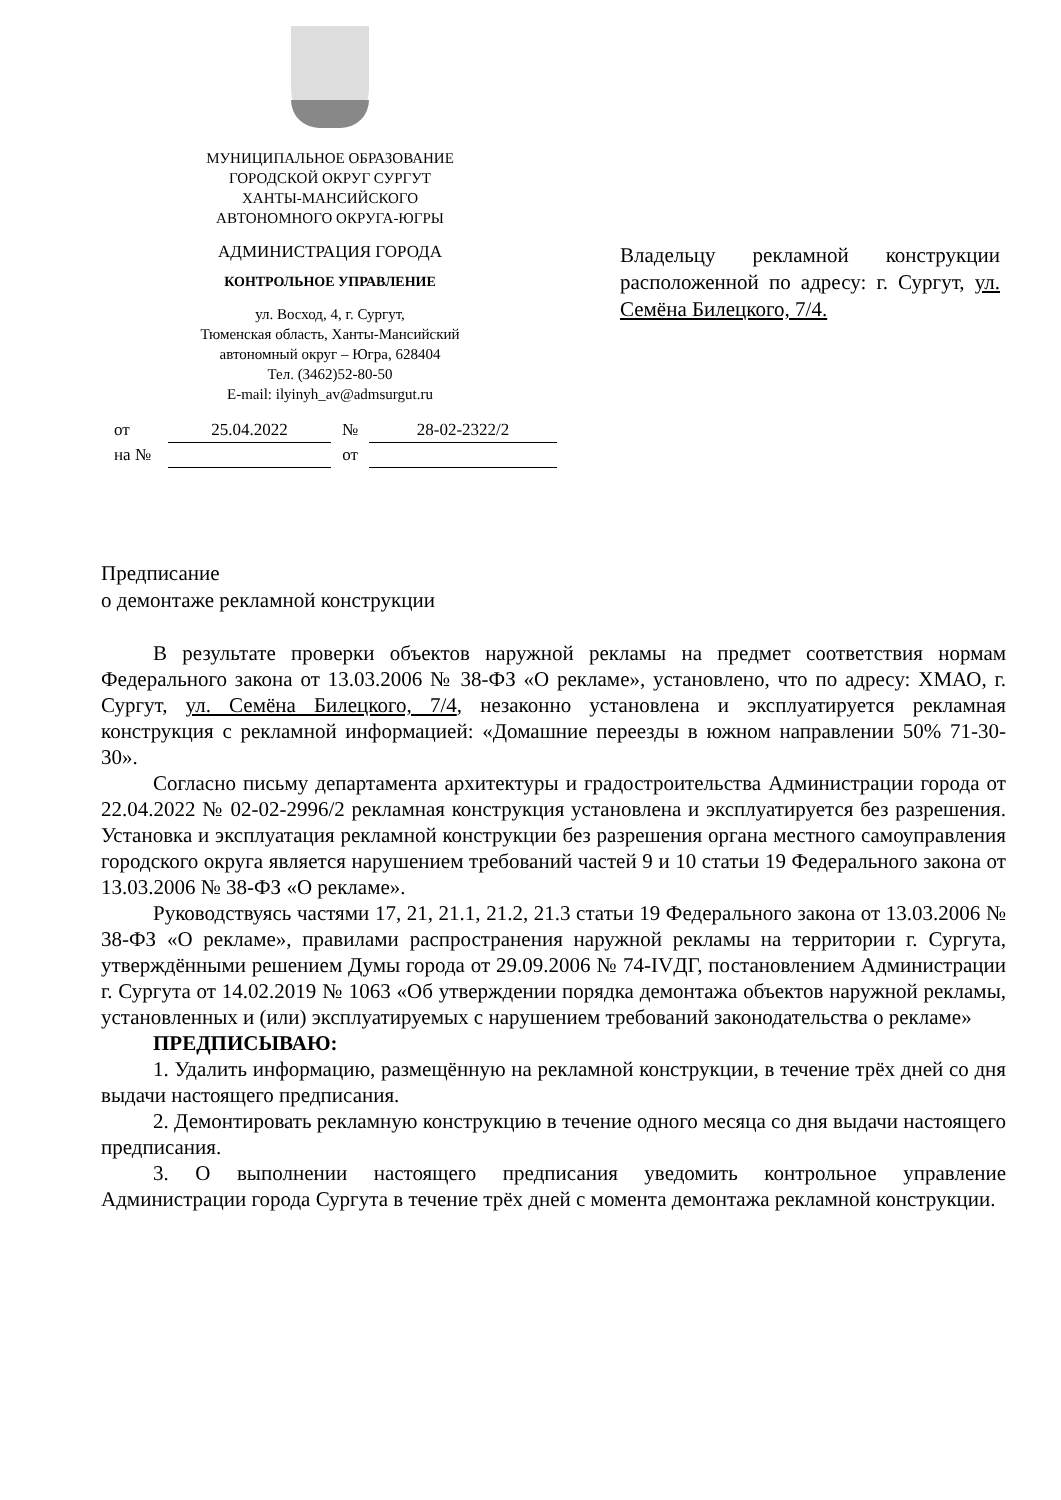МУНИЦИПАЛЬНОЕ ОБРАЗОВАНИЕ
ГОРОДСКОЙ ОКРУГ СУРГУТ
ХАНТЫ-МАНСИЙСКОГО
АВТОНОМНОГО ОКРУГА-ЮГРЫ
АДМИНИСТРАЦИЯ ГОРОДА
КОНТРОЛЬНОЕ УПРАВЛЕНИЕ
ул. Восход, 4, г. Сургут,
Тюменская область, Ханты-Мансийский
автономный округ – Югра, 628404
Тел. (3462)52-80-50
E-mail: ilyinyh_av@admsurgut.ru
| от | 25.04.2022 | № | 28-02-2322/2 |
| на № | | от | |
Владельцу рекламной конструкции расположенной по адресу: г. Сургут, ул. Семёна Билецкого, 7/4.
Предписание
о демонтаже рекламной конструкции
В результате проверки объектов наружной рекламы на предмет соответствия нормам Федерального закона от 13.03.2006 № 38-ФЗ «О рекламе», установлено, что по адресу: ХМАО, г. Сургут, ул. Семёна Билецкого, 7/4, незаконно установлена и эксплуатируется рекламная конструкция с рекламной информацией: «Домашние переезды в южном направлении 50% 71-30-30».
Согласно письму департамента архитектуры и градостроительства Администрации города от 22.04.2022 № 02-02-2996/2 рекламная конструкция установлена и эксплуатируется без разрешения. Установка и эксплуатация рекламной конструкции без разрешения органа местного самоуправления городского округа является нарушением требований частей 9 и 10 статьи 19 Федерального закона от 13.03.2006 № 38-ФЗ «О рекламе».
Руководствуясь частями 17, 21, 21.1, 21.2, 21.3 статьи 19 Федерального закона от 13.03.2006 № 38-ФЗ «О рекламе», правилами распространения наружной рекламы на территории г. Сургута, утверждёнными решением Думы города от 29.09.2006 № 74-IVДГ, постановлением Администрации г. Сургута от 14.02.2019 № 1063 «Об утверждении порядка демонтажа объектов наружной рекламы, установленных и (или) эксплуатируемых с нарушением требований законодательства о рекламе»
ПРЕДПИСЫВАЮ:
1. Удалить информацию, размещённую на рекламной конструкции, в течение трёх дней со дня выдачи настоящего предписания.
2. Демонтировать рекламную конструкцию в течение одного месяца со дня выдачи настоящего предписания.
3. О выполнении настоящего предписания уведомить контрольное управление Администрации города Сургута в течение трёх дней с момента демонтажа рекламной конструкции.